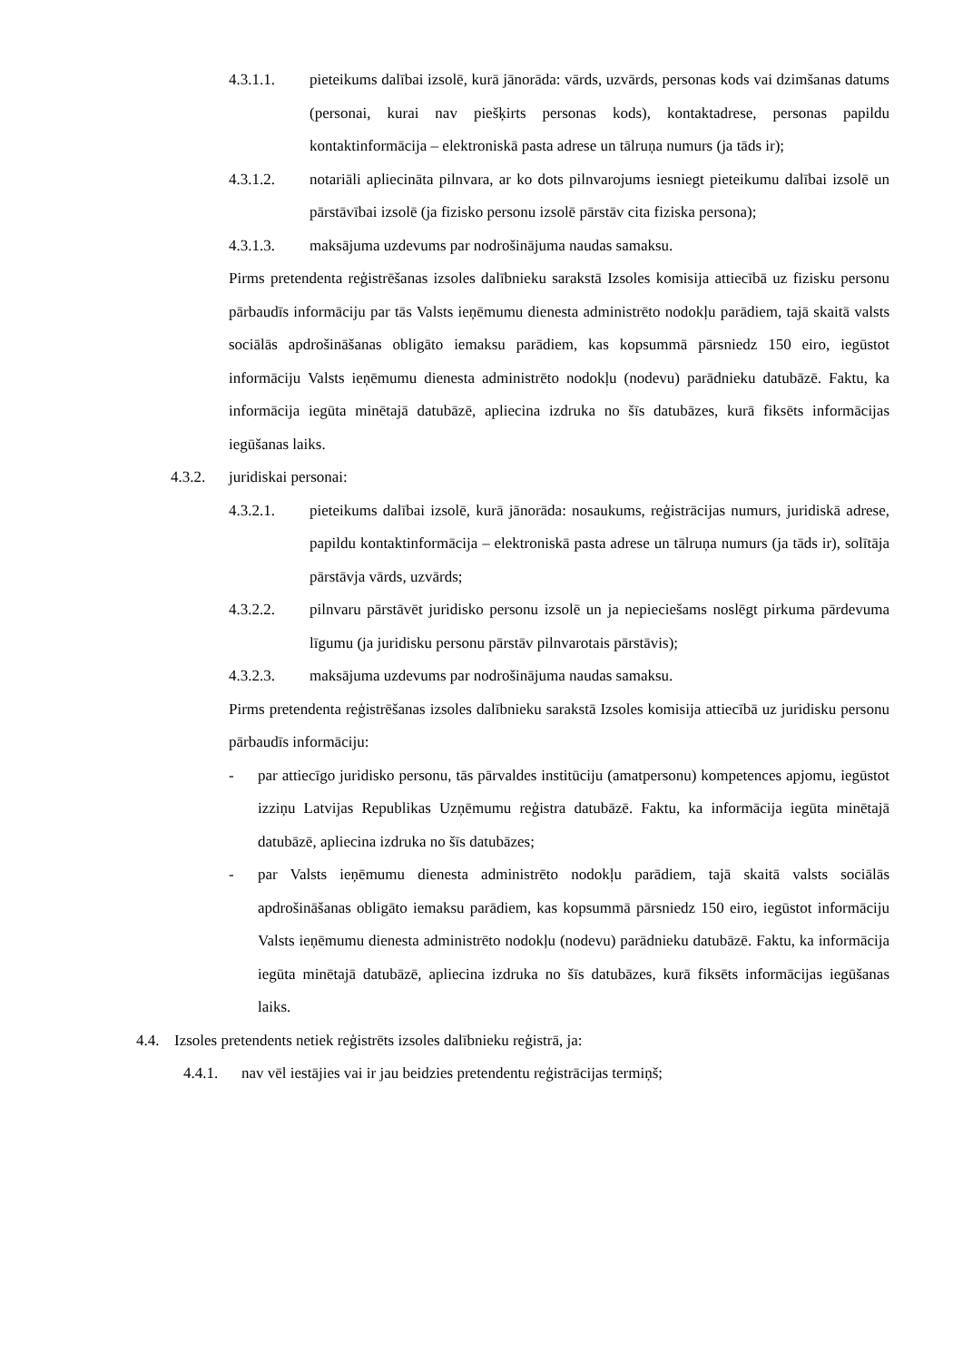4.3.1.1. pieteikums dalībai izsolē, kurā jānorāda: vārds, uzvārds, personas kods vai dzimšanas datums (personai, kurai nav piešķirts personas kods), kontaktadrese, personas papildu kontaktinformācija – elektroniskā pasta adrese un tālruņa numurs (ja tāds ir);
4.3.1.2. notariāli apliecināta pilnvara, ar ko dots pilnvarojums iesniegt pieteikumu dalībai izsolē un pārstāvībai izsolē (ja fizisko personu izsolē pārstāv cita fiziska persona);
4.3.1.3. maksājuma uzdevums par nodrošinājuma naudas samaksu.
Pirms pretendenta reģistrēšanas izsoles dalībnieku sarakstā Izsoles komisija attiecībā uz fizisku personu pārbaudīs informāciju par tās Valsts ieņēmumu dienesta administrēto nodokļu parādiem, tajā skaitā valsts sociālās apdrošināšanas obligāto iemaksu parādiem, kas kopsummā pārsniedz 150 eiro, iegūstot informāciju Valsts ieņēmumu dienesta administrēto nodokļu (nodevu) parādnieku datubāzē. Faktu, ka informācija iegūta minētajā datubāzē, apliecina izdruka no šīs datubāzes, kurā fiksēts informācijas iegūšanas laiks.
4.3.2. juridiskai personai:
4.3.2.1. pieteikums dalībai izsolē, kurā jānorāda: nosaukums, reģistrācijas numurs, juridiskā adrese, papildu kontaktinformācija – elektroniskā pasta adrese un tālruņa numurs (ja tāds ir), solītāja pārstāvja vārds, uzvārds;
4.3.2.2. pilnvaru pārstāvēt juridisko personu izsolē un ja nepieciešams noslēgt pirkuma pārdevuma līgumu (ja juridisku personu pārstāv pilnvarotais pārstāvis);
4.3.2.3. maksājuma uzdevums par nodrošinājuma naudas samaksu.
Pirms pretendenta reģistrēšanas izsoles dalībnieku sarakstā Izsoles komisija attiecībā uz juridisku personu pārbaudīs informāciju:
- par attiecīgo juridisko personu, tās pārvaldes institūciju (amatpersonu) kompetences apjomu, iegūstot izziņu Latvijas Republikas Uzņēmumu reģistra datubāzē. Faktu, ka informācija iegūta minētajā datubāzē, apliecina izdruka no šīs datubāzes;
- par Valsts ieņēmumu dienesta administrēto nodokļu parādiem, tajā skaitā valsts sociālās apdrošināšanas obligāto iemaksu parādiem, kas kopsummā pārsniedz 150 eiro, iegūstot informāciju Valsts ieņēmumu dienesta administrēto nodokļu (nodevu) parādnieku datubāzē. Faktu, ka informācija iegūta minētajā datubāzē, apliecina izdruka no šīs datubāzes, kurā fiksēts informācijas iegūšanas laiks.
4.4. Izsoles pretendents netiek reģistrēts izsoles dalībnieku reģistrā, ja:
4.4.1. nav vēl iestājies vai ir jau beidzies pretendentu reģistrācijas termiņš;